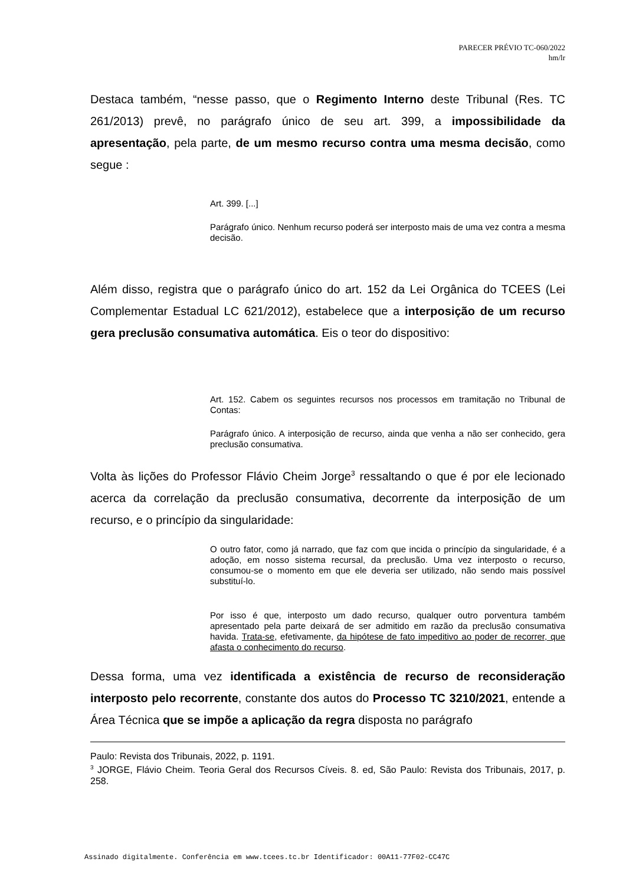PARECER PRÉVIO TC-060/2022
hm/lr
Destaca também, “nesse passo, que o Regimento Interno deste Tribunal (Res. TC 261/2013) prevê, no parágrafo único de seu art. 399, a impossibilidade da apresentação, pela parte, de um mesmo recurso contra uma mesma decisão, como segue :
Art. 399. [...]
Parágrafo único. Nenhum recurso poderá ser interposto mais de uma vez contra a mesma decisão.
Além disso, registra que o parágrafo único do art. 152 da Lei Orgânica do TCEES (Lei Complementar Estadual LC 621/2012), estabelece que a interposição de um recurso gera preclusão consumativa automática. Eis o teor do dispositivo:
Art. 152. Cabem os seguintes recursos nos processos em tramitação no Tribunal de Contas:
Parágrafo único. A interposição de recurso, ainda que venha a não ser conhecido, gera preclusão consumativa.
Volta às lições do Professor Flávio Cheim Jorge<sup>3</sup> ressaltando o que é por ele lecionado acerca da correlação da preclusão consumativa, decorrente da interposição de um recurso, e o princípio da singularidade:
O outro fator, como já narrado, que faz com que incida o princípio da singularidade, é a adoção, em nosso sistema recursal, da preclusão. Uma vez interposto o recurso, consumou-se o momento em que ele deveria ser utilizado, não sendo mais possível substituí-lo.
Por isso é que, interposto um dado recurso, qualquer outro porventura também apresentado pela parte deixará de ser admitido em razão da preclusão consumativa havida. Trata-se, efetivamente, da hipótese de fato impeditivo ao poder de recorrer, que afasta o conhecimento do recurso.
Dessa forma, uma vez identificada a existência de recurso de reconsideração interposto pelo recorrente, constante dos autos do Processo TC 3210/2021, entende a Área Técnica que se impõe a aplicação da regra disposta no parágrafo
Paulo: Revista dos Tribunais, 2022, p. 1191.
<sup>3</sup> JORGE, Flávio Cheim. Teoria Geral dos Recursos Cíveis. 8. ed, São Paulo: Revista dos Tribunais, 2017, p. 258.
Assinado digitalmente. Conferência em www.tcees.tc.br Identificador: 00A11-77F02-CC47C